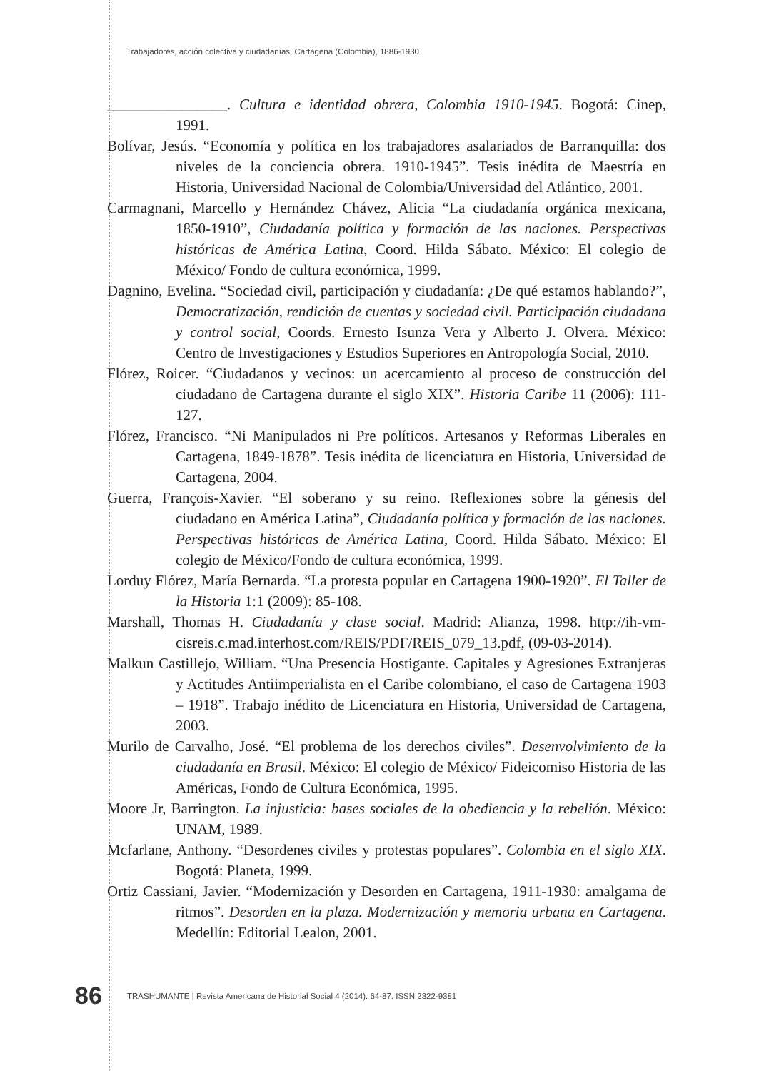Trabajadores, acción colectiva y ciudadanías, Cartagena (Colombia), 1886-1930
________________. Cultura e identidad obrera, Colombia 1910-1945. Bogotá: Cinep, 1991.
Bolívar, Jesús. “Economía y política en los trabajadores asalariados de Barranquilla: dos niveles de la conciencia obrera. 1910-1945”. Tesis inédita de Maestría en Historia, Universidad Nacional de Colombia/Universidad del Atlántico, 2001.
Carmagnani, Marcello y Hernández Chávez, Alicia “La ciudadanía orgánica mexicana, 1850-1910”, Ciudadanía política y formación de las naciones. Perspectivas históricas de América Latina, Coord. Hilda Sábato. México: El colegio de México/ Fondo de cultura económica, 1999.
Dagnino, Evelina. “Sociedad civil, participación y ciudadanía: ¿De qué estamos hablando?”, Democratización, rendición de cuentas y sociedad civil. Participación ciudadana y control social, Coords. Ernesto Isunza Vera y Alberto J. Olvera. México: Centro de Investigaciones y Estudios Superiores en Antropología Social, 2010.
Flórez, Roicer. “Ciudadanos y vecinos: un acercamiento al proceso de construcción del ciudadano de Cartagena durante el siglo XIX”. Historia Caribe 11 (2006): 111-127.
Flórez, Francisco. “Ni Manipulados ni Pre políticos. Artesanos y Reformas Liberales en Cartagena, 1849-1878”. Tesis inédita de licenciatura en Historia, Universidad de Cartagena, 2004.
Guerra, François-Xavier. “El soberano y su reino. Reflexiones sobre la génesis del ciudadano en América Latina”, Ciudadanía política y formación de las naciones. Perspectivas históricas de América Latina, Coord. Hilda Sábato. México: El colegio de México/Fondo de cultura económica, 1999.
Lorduy Flórez, María Bernarda. “La protesta popular en Cartagena 1900-1920”. El Taller de la Historia 1:1 (2009): 85-108.
Marshall, Thomas H. Ciudadanía y clase social. Madrid: Alianza, 1998. http://ih-vm-cisreis.c.mad.interhost.com/REIS/PDF/REIS_079_13.pdf, (09-03-2014).
Malkun Castillejo, William. “Una Presencia Hostigante. Capitales y Agresiones Extranjeras y Actitudes Antiimperialista en el Caribe colombiano, el caso de Cartagena 1903 – 1918”. Trabajo inédito de Licenciatura en Historia, Universidad de Cartagena, 2003.
Murilo de Carvalho, José. “El problema de los derechos civiles”. Desenvolvimiento de la ciudadanía en Brasil. México: El colegio de México/ Fideicomiso Historia de las Américas, Fondo de Cultura Económica, 1995.
Moore Jr, Barrington. La injusticia: bases sociales de la obediencia y la rebelión. México: UNAM, 1989.
Mcfarlane, Anthony. “Desordenes civiles y protestas populares”. Colombia en el siglo XIX. Bogotá: Planeta, 1999.
Ortiz Cassiani, Javier. “Modernización y Desorden en Cartagena, 1911-1930: amalgama de ritmos”. Desorden en la plaza. Modernización y memoria urbana en Cartagena. Medellín: Editorial Lealon, 2001.
86 TRASHUMANTE | Revista Americana de Historial Social 4 (2014): 64-87. ISSN 2322-9381